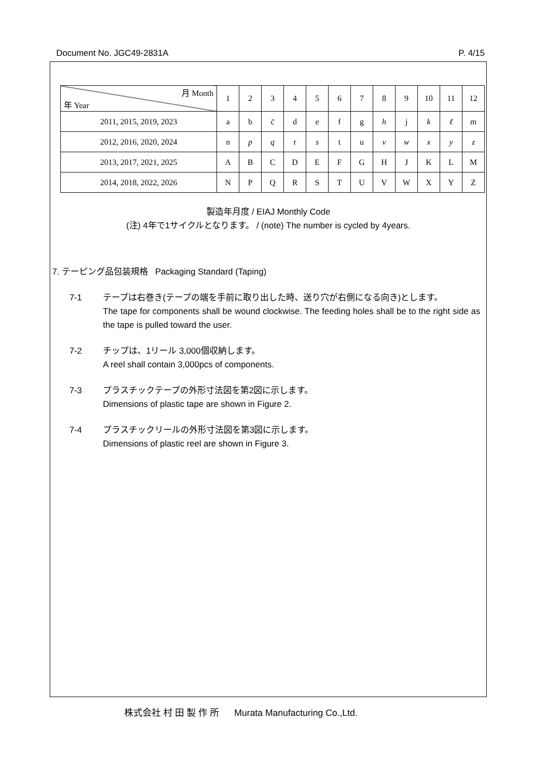Document No. JGC49-2831A P. 4/15
| 月 Month 年 Year | 1 | 2 | 3 | 4 | 5 | 6 | 7 | 8 | 9 | 10 | 11 | 12 |
| 2011, 2015, 2019, 2023 | a | b | c̄ | d | e | f | g | h | j | k | ℓ | m |
| 2012, 2016, 2020, 2024 | n | p | q | r | s | t | u | v | w | x | y | z |
| 2013, 2017, 2021, 2025 | A | B | C | D | E | F | G | H | J | K | L | M |
| 2014, 2018, 2022, 2026 | N | P | Q | R | S | T | U | V | W | X | Y | Z |
製造年月度 / EIAJ Monthly Code
(注) 4年で1サイクルとなります。 / (note) The number is cycled by 4years.
7. テーピング品包装規格 Packaging Standard (Taping)
7-1 テープは右巻き(テープの端を手前に取り出した時、送り穴が右側になる向き)とします。
The tape for components shall be wound clockwise. The feeding holes shall be to the right side as the tape is pulled toward the user.
7-2 チップは、1リール 3,000個収納します。
A reel shall contain 3,000pcs of components.
7-3 プラスチックテープの外形寸法図を第2図に示します。
Dimensions of plastic tape are shown in Figure 2.
7-4 プラスチックリールの外形寸法図を第3図に示します。
Dimensions of plastic reel are shown in Figure 3.
株式会社 村 田 製 作 所 Murata Manufacturing Co.,Ltd.